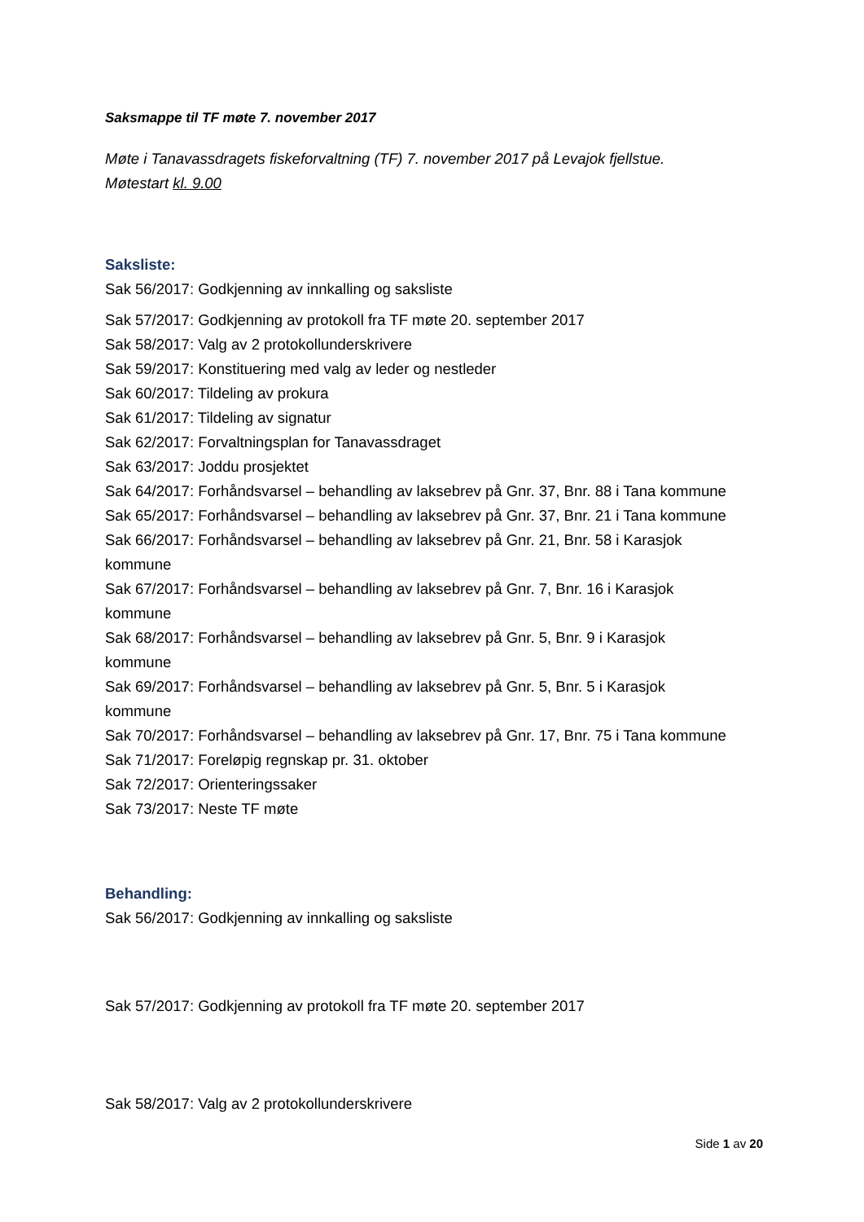Saksmappe til TF møte 7. november 2017
Møte i Tanavassdragets fiskeforvaltning (TF) 7. november 2017 på Levajok fjellstue.
Møtestart kl. 9.00
Saksliste:
Sak 56/2017: Godkjenning av innkalling og saksliste
Sak 57/2017: Godkjenning av protokoll fra TF møte 20. september 2017
Sak 58/2017: Valg av 2 protokollunderskrivere
Sak 59/2017: Konstituering med valg av leder og nestleder
Sak 60/2017: Tildeling av prokura
Sak 61/2017: Tildeling av signatur
Sak 62/2017: Forvaltningsplan for Tanavassdraget
Sak 63/2017: Joddu prosjektet
Sak 64/2017: Forhåndsvarsel – behandling av laksebrev på Gnr. 37, Bnr. 88 i Tana kommune
Sak 65/2017: Forhåndsvarsel – behandling av laksebrev på Gnr. 37, Bnr. 21 i Tana kommune
Sak 66/2017: Forhåndsvarsel – behandling av laksebrev på Gnr. 21, Bnr. 58 i Karasjok
kommune
Sak 67/2017: Forhåndsvarsel – behandling av laksebrev på Gnr. 7, Bnr. 16 i Karasjok
kommune
Sak 68/2017: Forhåndsvarsel – behandling av laksebrev på Gnr. 5, Bnr. 9 i Karasjok
kommune
Sak 69/2017: Forhåndsvarsel – behandling av laksebrev på Gnr. 5, Bnr. 5 i Karasjok
kommune
Sak 70/2017: Forhåndsvarsel – behandling av laksebrev på Gnr. 17, Bnr. 75 i Tana kommune
Sak 71/2017: Foreløpig regnskap pr. 31. oktober
Sak 72/2017: Orienteringssaker
Sak 73/2017: Neste TF møte
Behandling:
Sak 56/2017: Godkjenning av innkalling og saksliste
Sak 57/2017: Godkjenning av protokoll fra TF møte 20. september 2017
Sak 58/2017: Valg av 2 protokollunderskrivere
Side 1 av 20